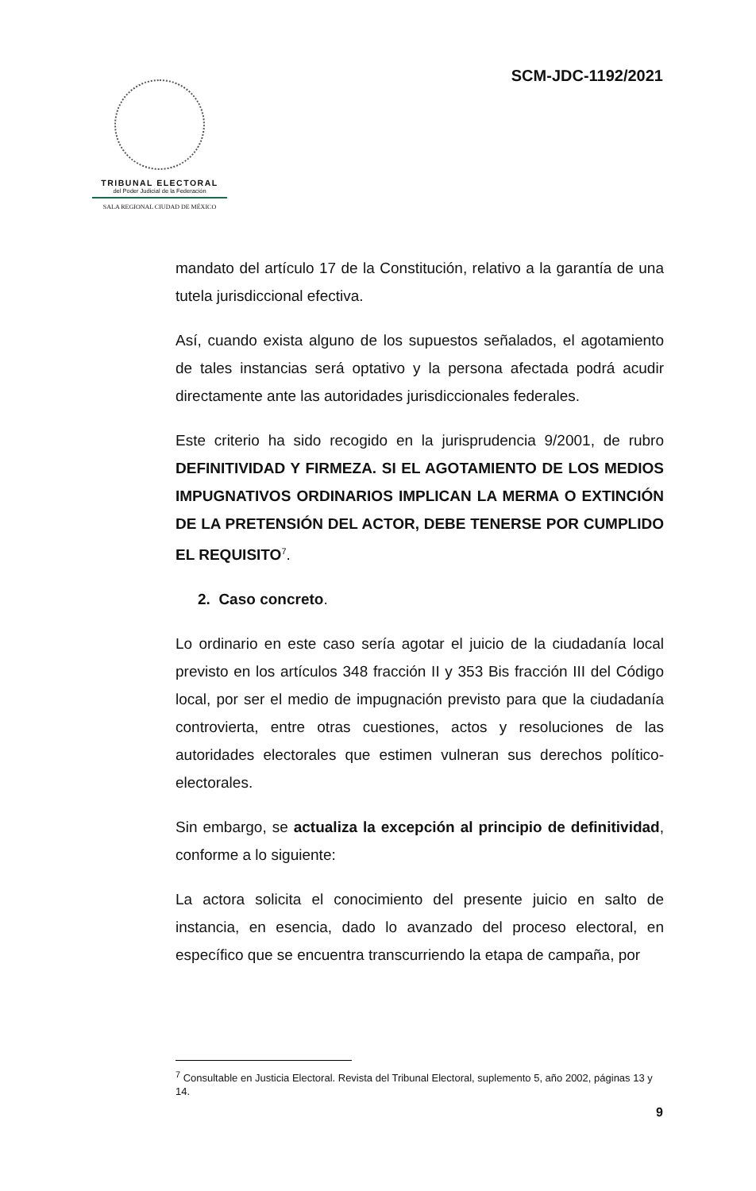SCM-JDC-1192/2021
TRIBUNAL ELECTORAL
del Poder Judicial de la Federación
SALA REGIONAL CIUDAD DE MÉXICO
mandato del artículo 17 de la Constitución, relativo a la garantía de una tutela jurisdiccional efectiva.
Así, cuando exista alguno de los supuestos señalados, el agotamiento de tales instancias será optativo y la persona afectada podrá acudir directamente ante las autoridades jurisdiccionales federales.
Este criterio ha sido recogido en la jurisprudencia 9/2001, de rubro DEFINITIVIDAD Y FIRMEZA. SI EL AGOTAMIENTO DE LOS MEDIOS IMPUGNATIVOS ORDINARIOS IMPLICAN LA MERMA O EXTINCIÓN DE LA PRETENSIÓN DEL ACTOR, DEBE TENERSE POR CUMPLIDO EL REQUISITO<sup>7</sup>.
2. Caso concreto.
Lo ordinario en este caso sería agotar el juicio de la ciudadanía local previsto en los artículos 348 fracción II y 353 Bis fracción III del Código local, por ser el medio de impugnación previsto para que la ciudadanía controvierta, entre otras cuestiones, actos y resoluciones de las autoridades electorales que estimen vulneran sus derechos político-electorales.
Sin embargo, se actualiza la excepción al principio de definitividad, conforme a lo siguiente:
La actora solicita el conocimiento del presente juicio en salto de instancia, en esencia, dado lo avanzado del proceso electoral, en específico que se encuentra transcurriendo la etapa de campaña, por
<sup>7</sup> Consultable en Justicia Electoral. Revista del Tribunal Electoral, suplemento 5, año 2002, páginas 13 y 14.
9